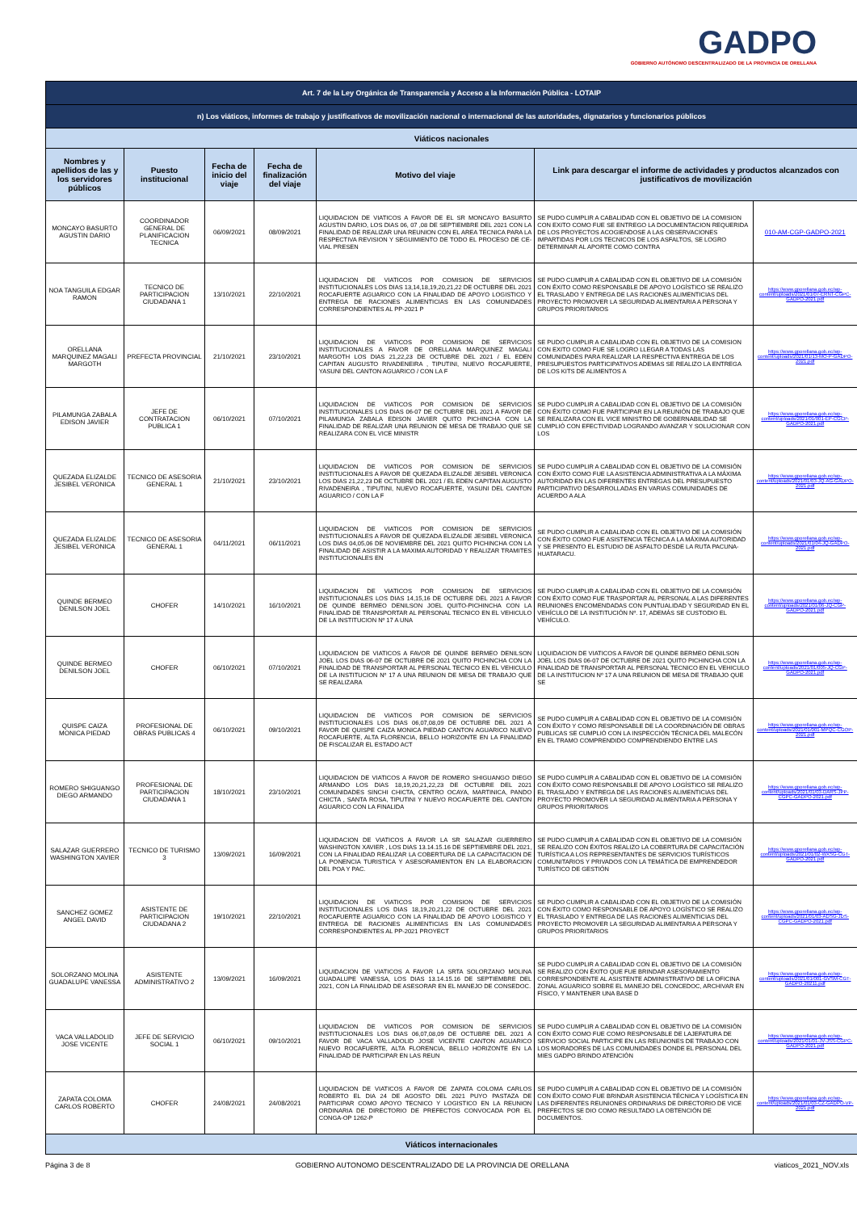GADPO
GOBIERNO AUTÓNOMO DESCENTRALIZADO DE LA PROVINCIA DE ORELLANA
| Art. 7 de la Ley Orgánica de Transparencia y Acceso a la Información Pública - LOTAIP | | | | | | |
| n) Los viáticos, informes de trabajo y justificativos de movilización nacional o internacional de las autoridades, dignatarios y funcionarios públicos | | | | | | |
| Viáticos nacionales | | | | | | |
| Nombres y apellidos de las y los servidores públicos | Puesto institucional | Fecha de inicio del viaje | Fecha de finalización del viaje | Motivo del viaje | Link para descargar el informe de actividades y productos alcanzados con justificativos de movilización | |
| MONCAYO BASURTO AGUSTIN DARIO | COORDINADOR GENERAL DE PLANIFICACION TECNICA | 06/09/2021 | 08/09/2021 | LIQUIDACION DE VIATICOS A FAVOR DE EL SR MONCAYO BASURTO AGUSTIN DARIO, LOS DIAS 06, 07 ,08 DE SEPTIEMBRE DEL 2021 CON LA FINALIDAD DE REALIZAR UNA REUNION CON EL AREA TECNICA PARA LA RESPECTIVA REVISION Y SEGUIMIENTO DE TODO EL PROCESO DE CE-VIAL PRESEN | SE PUDO CUMPLIR A CABALIDAD CON EL OBJETIVO DE LA COMISION CON EXITO COMO FUE SE ENTREGO LA DOCUMENTACION REQUERIDA DE LOS PROYECTOS ACOGIENDOSE A LAS OBSERVACIONES IMPARTIDAS POR LOS TECNICOS DE LOS ASFALTOS, SE LOGRO DETERMINAR AL APORTE COMO CONTRA | 010-AM-CGP-GADPO-2021 |
| NOA TANGUILA EDGAR RAMON | TECNICO DE PARTICIPACION CIUDADANA 1 | 13/10/2021 | 22/10/2021 | LIQUIDACION DE VIATICOS POR COMISION DE SERVICIOS INSTITUCIONALES LOS DIAS 13,14,18,19,20,21,22 DE OCTUBRE DEL 2021 ROCAFUERTE AGUARICO CON LA FINALIDAD DE APOYO LOGISTICO Y ENTREGA DE RACIONES ALIMENTICIAS EN LAS COMUNIDADES CORRESPONDIENTES AL PP-2021 P | SE PUDO CUMPLIR A CABALIDAD CON EL OBJETIVO DE LA COMISIÓN CON ÉXITO COMO RESPONSABLE DE APOYO LOGÍSTICO SE REALIZO EL TRASLADO Y ENTREGA DE LAS RACIONES ALIMENTICIAS DEL PROYECTO PROMOVER LA SEGURIDAD ALIMENTARIA A PERSONA Y GRUPOS PRIORITARIOS | https://www.gporellana.gob.ec/wp-content/uploads/2021/01/07-ERNT-CGPC-GADPO-2021.pdf |
| ORELLANA MARQUINEZ MAGALI MARGOTH | PREFECTA PROVINCIAL | 21/10/2021 | 23/10/2021 | LIQUIDACION DE VIATICOS POR COMISION DE SERVICIOS INSTITUCIONALES A FAVOR DE ORELLANA MARQUINEZ MAGALI MARGOTH LOS DIAS 21,22,23 DE OCTUBRE DEL 2021 / EL EDEN CAPITAN AUGUSTO RIVADENEIRA , TIPUTINI, NUEVO ROCAFUERTE, YASUNI DEL CANTON AGUARICO / CON LA F | SE PUDO CUMPLIR A CABALIDAD CON EL OBJETIVO DE LA COMISION CON EXITO COMO FUE SE LOGRO LLEGAR A TODAS LAS COMUNIDADES PARA REALIZAR LA RESPECTIVA ENTREGA DE LOS PRESUPUESTOS PARTICIPATIVOS ADEMAS SE REALIZO LA ENTREGA DE LOS KITS DE ALIMENTOS A | https://www.gporellana.gob.ec/wp-content/uploads/2021/01/13-MO-P-GADPO-2021.pdf |
| PILAMUNGA ZABALA EDISON JAVIER | JEFE DE CONTRATACION PUBLICA 1 | 06/10/2021 | 07/10/2021 | LIQUIDACION DE VIATICOS POR COMISION DE SERVICIOS INSTITUCIONALES LOS DIAS 06-07 DE OCTUBRE DEL 2021 A FAVOR DE PILAMUNGA ZABALA EDISON JAVIER QUITO PICHINCHA CON LA FINALIDAD DE REALIZAR UNA REUNION DE MESA DE TRABAJO QUE SE REALIZARA CON EL VICE MINISTR | SE PUDO CUMPLIR A CABALIDAD CON EL OBJETIVO DE LA COMISIÓN CON ÉXITO COMO FUE PARTICIPAR EN LA REUNIÓN DE TRABAJO QUE SE REALIZARA CON EL VICE MINISTRO DE GOBERNABILIDAD SE CUMPLIÓ CON EFECTIVIDAD LOGRANDO AVANZAR Y SOLUCIONAR CON LOS | https://www.gporellana.gob.ec/wp-content/uploads/2021/01/001-EP-CGCP-GADPO-2021.pdf |
| QUEZADA ELIZALDE JESIBEL VERONICA | TECNICO DE ASESORIA GENERAL 1 | 21/10/2021 | 23/10/2021 | LIQUIDACION DE VIATICOS POR COMISION DE SERVICIOS INSTITUCIONALES A FAVOR DE QUEZADA ELIZALDE JESIBEL VERONICA LOS DIAS 21,22,23 DE OCTUBRE DEL 2021 / EL EDEN CAPITAN AUGUSTO RIVADENEIRA , TIPUTINI, NUEVO ROCAFUERTE, YASUNI DEL CANTON AGUARICO / CON LA F | SE PUDO CUMPLIR A CABALIDAD CON EL OBJETIVO DE LA COMISIÓN CON ÉXITO COMO FUE LA ASISTENCIA ADMINISTRATIVA A LA MÁXIMA AUTORIDAD EN LAS DIFERENTES ENTREGAS DEL PRESUPUESTO PARTICIPATIVO DESARROLLADAS EN VARIAS COMUNIDADES DE ACUERDO A ALA | https://www.gporellana.gob.ec/wp-content/uploads/2021/01/03-JQ-AG-GADPO-2021.pdf |
| QUEZADA ELIZALDE JESIBEL VERONICA | TECNICO DE ASESORIA GENERAL 1 | 04/11/2021 | 06/11/2021 | LIQUIDACION DE VIATICOS POR COMISION DE SERVICIOS INSTITUCIONALES A FAVOR DE QUEZADA ELIZALDE JESIBEL VERONICA LOS DIAS 04,05,06 DE NOVIEMBRE DEL 2021 QUITO PICHINCHA CON LA FINALIDAD DE ASISTIR A LA MAXIMA AUTORIDAD Y REALIZAR TRAMITES INSTITUCIONALES EN | SE PUDO CUMPLIR A CABALIDAD CON EL OBJETIVO DE LA COMISIÓN CON ÉXITO COMO FUE ASISTENCIA TÉCNICA A LA MÁXIMA AUTORIDAD Y SE PRESENTO EL ESTUDIO DE ASFALTO DESDE LA RUTA PACUNA- HUATARACU. | https://www.gporellana.gob.ec/wp-content/uploads/2021/01/04-JQ-GADPO-2021.pdf |
| QUINDE BERMEO DENILSON JOEL | CHOFER | 14/10/2021 | 16/10/2021 | LIQUIDACION DE VIATICOS POR COMISION DE SERVICIOS INSTITUCIONALES LOS DIAS 14,15,16 DE OCTUBRE DEL 2021 A FAVOR DE QUINDE BERMEO DENILSON JOEL QUITO-PICHINCHA CON LA FINALIDAD DE TRANSPORTAR AL PERSONAL TECNICO EN EL VEHICULO DE LA INSTITUCION Nº 17 A UNA | SE PUDO CUMPLIR A CABALIDAD CON EL OBJETIVO DE LA COMISIÓN CON ÉXITO COMO FUE TRASPORTAR AL PERSONAL A LAS DIFERENTES REUNIONES ENCOMENDADAS CON PUNTUALIDAD Y SEGURIDAD EN EL VEHÍCULO DE LA INSTITUCIÓN Nº. 17, ADEMÁS SE CUSTODIO EL VEHÍCULO. | https://www.gporellana.gob.ec/wp-content/uploads/2021/01/06-JQ-CGP-GADPO-2021.pdf |
| QUINDE BERMEO DENILSON JOEL | CHOFER | 06/10/2021 | 07/10/2021 | LIQUIDACION DE VIATICOS A FAVOR DE QUINDE BERMEO DENILSON JOEL LOS DIAS 06-07 DE OCTUBRE DE 2021 QUITO PICHINCHA CON LA FINALIDAD DE TRANSPORTAR AL PERSONAL TECNICO EN EL VEHICULO DE LA INSTITUCION Nº 17 A UNA REUNION DE MESA DE TRABAJO QUE SE REALIZARA | LIQUIDACION DE VIATICOS A FAVOR DE QUINDE BERMEO DENILSON JOEL LOS DIAS 06-07 DE OCTUBRE DE 2021 QUITO PICHINCHA CON LA FINALIDAD DE TRANSPORTAR AL PERSONAL TECNICO EN EL VEHICULO DE LA INSTITUCION Nº 17 A UNA REUNION DE MESA DE TRABAJO QUE SE | https://www.gporellana.gob.ec/wp-content/uploads/2021/01/005-JQ-CGP-GADPO-2021.pdf |
| QUISPE CAIZA MONICA PIEDAD | PROFESIONAL DE OBRAS PUBLICAS 4 | 06/10/2021 | 09/10/2021 | LIQUIDACION DE VIATICOS POR COMISION DE SERVICIOS INSTITUCIONALES LOS DIAS 06,07,08,09 DE OCTUBRE DEL 2021 A FAVOR DE QUISPE CAIZA MONICA PIEDAD CANTON AGUARICO NUEVO ROCAFUERTE, ALTA FLORENCIA, BELLO HORIZONTE EN LA FINALIDAD DE FISCALIZAR EL ESTADO ACT | SE PUDO CUMPLIR A CABALIDAD CON EL OBJETIVO DE LA COMISIÓN CON ÉXITO Y COMO RESPONSABLE DE LA COORDINACIÓN DE OBRAS PUBLICAS SE CUMPLIÓ CON LA INSPECCIÓN TÉCNICA DEL MALECÓN EN EL TRAMO COMPRENDIDO COMPRENDIENDO ENTRE LAS | https://www.gporellana.gob.ec/wp-content/uploads/2021/01/001-MPQC-CGOP-2021.pdf |
| ROMERO SHIGUANGO DIEGO ARMANDO | PROFESIONAL DE PARTICIPACION CIUDADANA 1 | 18/10/2021 | 23/10/2021 | LIQUIDACION DE VIATICOS A FAVOR DE ROMERO SHIGUANGO DIEGO ARMANDO LOS DIAS 18,19,20,21,22,23 DE OCTUBRE DEL 2021 COMUNIDADES SINCHI CHICTA, CENTRO OCAYA, MARTINICA, PANDO CHICTA , SANTA ROSA, TIPUTINI Y NUEVO ROCAFUERTE DEL CANTON AGUARICO CON LA FINALIDA | SE PUDO CUMPLIR A CABALIDAD CON EL OBJETIVO DE LA COMISIÓN CON ÉXITO COMO RESPONSABLE DE APOYO LOGÍSTICO SE REALIZO EL TRASLADO Y ENTREGA DE LAS RACIONES ALIMENTICIAS DEL PROYECTO PROMOVER LA SEGURIDAD ALIMENTARIA A PERSONA Y GRUPOS PRIORITARIOS | https://www.gporellana.gob.ec/wp-content/uploads/2021/01/03-DARS-JPP-CGPC-GADPO-2021.pdf |
| SALAZAR GUERRERO WASHINGTON XAVIER | TECNICO DE TURISMO 3 | 13/09/2021 | 16/09/2021 | LIQUIDACION DE VIATICOS A FAVOR LA SR SALAZAR GUERRERO WASHINGTON XAVIER , LOS DIAS 13.14.15.16 DE SEPTIEMBRE DEL 2021, CON LA FINALIDAD REALIZAR LA COBERTURA DE LA CAPACITACION DE LA PONENCIA TURISTICA Y ASESORAMIENTON EN LA ELABORACION DEL POA Y PAC. | SE PUDO CUMPLIR A CABALIDAD CON EL OBJETIVO DE LA COMISIÓN SE REALIZO CON ÉXITOS REALIZO LA COBERTURA DE CAPACITACIÓN TURÍSTICA A LOS REPRESENTANTES DE SERVICIOS TURÍSTICOS COMUNITARIOS Y PRIVADOS CON LA TEMÁTICA DE EMPRENDEDOR TURÍSTICO DE GESTIÓN | https://www.gporellana.gob.ec/wp-content/uploads/2021/01/02-WXSG-CGT-GADPO-2021.pdf |
| SANCHEZ GOMEZ ANGEL DAVID | ASISTENTE DE PARTICIPACION CIUDADANA 2 | 19/10/2021 | 22/10/2021 | LIQUIDACION DE VIATICOS POR COMISION DE SERVICIOS INSTITUCIONALES LOS DIAS 18,19,20,21,22 DE OCTUBRE DEL 2021 ROCAFUERTE AGUARICO CON LA FINALIDAD DE APOYO LOGISTICO Y ENTREGA DE RACIONES ALIMENTICIAS EN LAS COMUNIDADES CORRESPONDIENTES AL PP-2021 PROYECT | SE PUDO CUMPLIR A CABALIDAD CON EL OBJETIVO DE LA COMISIÓN CON ÉXITO COMO RESPONSABLE DE APOYO LOGÍSTICO SE REALIZO EL TRASLADO Y ENTREGA DE LAS RACIONES ALIMENTICIAS DEL PROYECTO PROMOVER LA SEGURIDAD ALIMENTARIA A PERSONA Y GRUPOS PRIORITARIOS | https://www.gporellana.gob.ec/wp-content/uploads/2021/01/03-ADSG-JDS-CGPC-GADPO-2021.pdf |
| SOLORZANO MOLINA GUADALUPE VANESSA | ASISTENTE ADMINISTRATIVO 2 | 13/09/2021 | 16/09/2021 | LIQUIDACION DE VIATICOS A FAVOR LA SRTA SOLORZANO MOLINA GUADALUPE VANESSA, LOS DIAS 13.14.15.16 DE SEPTIEMBRE DEL 2021, CON LA FINALIDAD DE ASESORAR EN EL MANEJO DE CONSEDOC. | SE PUDO CUMPLIR A CABALIDAD CON EL OBJETIVO DE LA COMISIÓN SE REALIZO CON ÉXITO QUE FUE BRINDAR ASESORAMIENTO CORRESPONDIENTE AL ASISTENTE ADMINISTRATIVO DE LA OFICINA ZONAL AGUARICO SOBRE EL MANEJO DEL CONCEDOC, ARCHIVAR EN FÍSICO, Y MANTENER UNA BASE D | https://www.gporellana.gob.ec/wp-content/uploads/2021/01/001-GVSM-CGT-GADPO-20211.pdf |
| VACA VALLADOLID JOSE VICENTE | JEFE DE SERVICIO SOCIAL 1 | 06/10/2021 | 09/10/2021 | LIQUIDACION DE VIATICOS POR COMISION DE SERVICIOS INSTITUCIONALES LOS DIAS 06,07,08,09 DE OCTUBRE DEL 2021 A FAVOR DE VACA VALLADOLID JOSE VICENTE CANTON AGUARICO NUEVO ROCAFUERTE, ALTA FLORENCIA, BELLO HORIZONTE EN LA FINALIDAD DE PARTICIPAR EN LAS REUN | SE PUDO CUMPLIR A CABALIDAD CON EL OBJETIVO DE LA COMISIÓN CON ÉXITO COMO FUE COMO RESPONSABLE DE LAJEFATURA DE SERVICIO SOCIAL PARTICIPE EN LAS REUNIONES DE TRABAJO CON LOS MORADORES DE LAS COMUNIDADES DONDE EL PERSONAL DEL MIES GADPO BRINDO ATENCIÓN | https://www.gporellana.gob.ec/wp-content/uploads/2021/01/01-JV-JSS-CGPC-GADPO-2021.pdf |
| ZAPATA COLOMA CARLOS ROBERTO | CHOFER | 24/08/2021 | 24/08/2021 | LIQUIDACION DE VIATICOS A FAVOR DE ZAPATA COLOMA CARLOS ROBERTO EL DIA 24 DE AGOSTO DEL 2021 PUYO PASTAZA DE PARTICIPAR COMO APOYO TECNICO Y LOGISTICO EN LA REUNION ORDINARIA DE DIRECTORIO DE PREFECTOS CONVOCADA POR EL CONGA-OP 1262-P | SE PUDO CUMPLIR A CABALIDAD CON EL OBJETIVO DE LA COMISIÓN CON ÉXITO COMO FUE BRINDAR ASISTENCIA TÉCNICA Y LOGÍSTICA EN LAS DIFERENTES REUNIONES ORDINARIAS DE DIRECTORIO DE VICE PREFECTOS SE DIO COMO RESULTADO LA OBTENCIÓN DE DOCUMENTOS. | https://www.gporellana.gob.ec/wp-content/uploads/2021/01/03-CZ-GADPO-VP-2021.pdf |
| Viáticos internacionales | | | | | | |
Página 3 de 8 GOBIERNO AUTONOMO DESCENTRALIZADO DE LA PROVINCIA DE ORELLANA viaticos_2021_NOV.xls